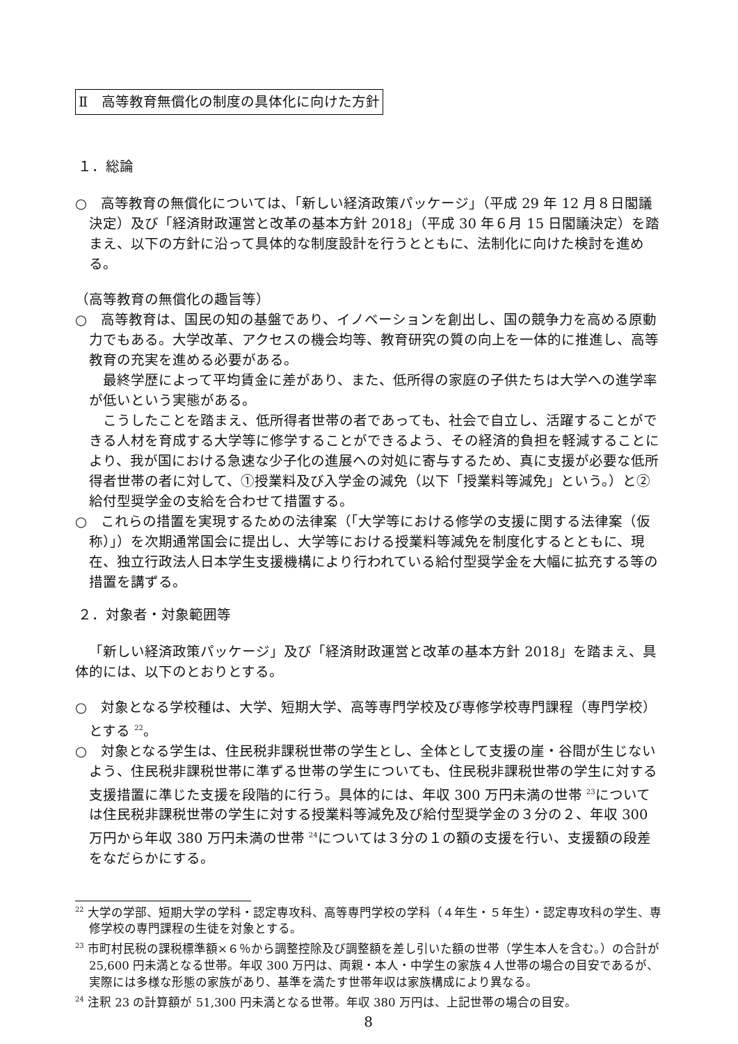Ⅱ　高等教育無償化の制度の具体化に向けた方針
１．総論
○　高等教育の無償化については、「新しい経済政策パッケージ」（平成 29 年 12 月８日閣議決定）及び「経済財政運営と改革の基本方針 2018」（平成 30 年６月 15 日閣議決定）を踏まえ、以下の方針に沿って具体的な制度設計を行うとともに、法制化に向けた検討を進める。
（高等教育の無償化の趣旨等）
○　高等教育は、国民の知の基盤であり、イノベーションを創出し、国の競争力を高める原動力でもある。大学改革、アクセスの機会均等、教育研究の質の向上を一体的に推進し、高等教育の充実を進める必要がある。
最終学歴によって平均賃金に差があり、また、低所得の家庭の子供たちは大学への進学率が低いという実態がある。
こうしたことを踏まえ、低所得者世帯の者であっても、社会で自立し、活躍することができる人材を育成する大学等に修学することができるよう、その経済的負担を軽減することにより、我が国における急速な少子化の進展への対処に寄与するため、真に支援が必要な低所得者世帯の者に対して、①授業料及び入学金の減免（以下「授業料等減免」という。）と②給付型奨学金の支給を合わせて措置する。
○　これらの措置を実現するための法律案（「大学等における修学の支援に関する法律案（仮称）」）を次期通常国会に提出し、大学等における授業料等減免を制度化するとともに、現在、独立行政法人日本学生支援機構により行われている給付型奨学金を大幅に拡充する等の措置を講ずる。
２．対象者・対象範囲等
「新しい経済政策パッケージ」及び「経済財政運営と改革の基本方針 2018」を踏まえ、具体的には、以下のとおりとする。
○　対象となる学校種は、大学、短期大学、高等専門学校及び専修学校専門課程（専門学校）とする <sup>22</sup>。
○　対象となる学生は、住民税非課税世帯の学生とし、全体として支援の崖・谷間が生じないよう、住民税非課税世帯に準ずる世帯の学生についても、住民税非課税世帯の学生に対する支援措置に準じた支援を段階的に行う。具体的には、年収 300 万円未満の世帯 <sup>23</sup>については住民税非課税世帯の学生に対する授業料等減免及び給付型奨学金の３分の２、年収 300 万円から年収 380 万円未満の世帯 <sup>24</sup>については３分の１の額の支援を行い、支援額の段差をなだらかにする。
<sup>22</sup> 大学の学部、短期大学の学科・認定専攻科、高等専門学校の学科（４年生・５年生）・認定専攻科の学生、専修学校の専門課程の生徒を対象とする。
<sup>23</sup> 市町村民税の課税標準額×６％から調整控除及び調整額を差し引いた額の世帯（学生本人を含む。）の合計が 25,600 円未満となる世帯。年収 300 万円は、両親・本人・中学生の家族４人世帯の場合の目安であるが、実際には多様な形態の家族があり、基準を満たす世帯年収は家族構成により異なる。
<sup>24</sup> 注釈 23 の計算額が 51,300 円未満となる世帯。年収 380 万円は、上記世帯の場合の目安。
8